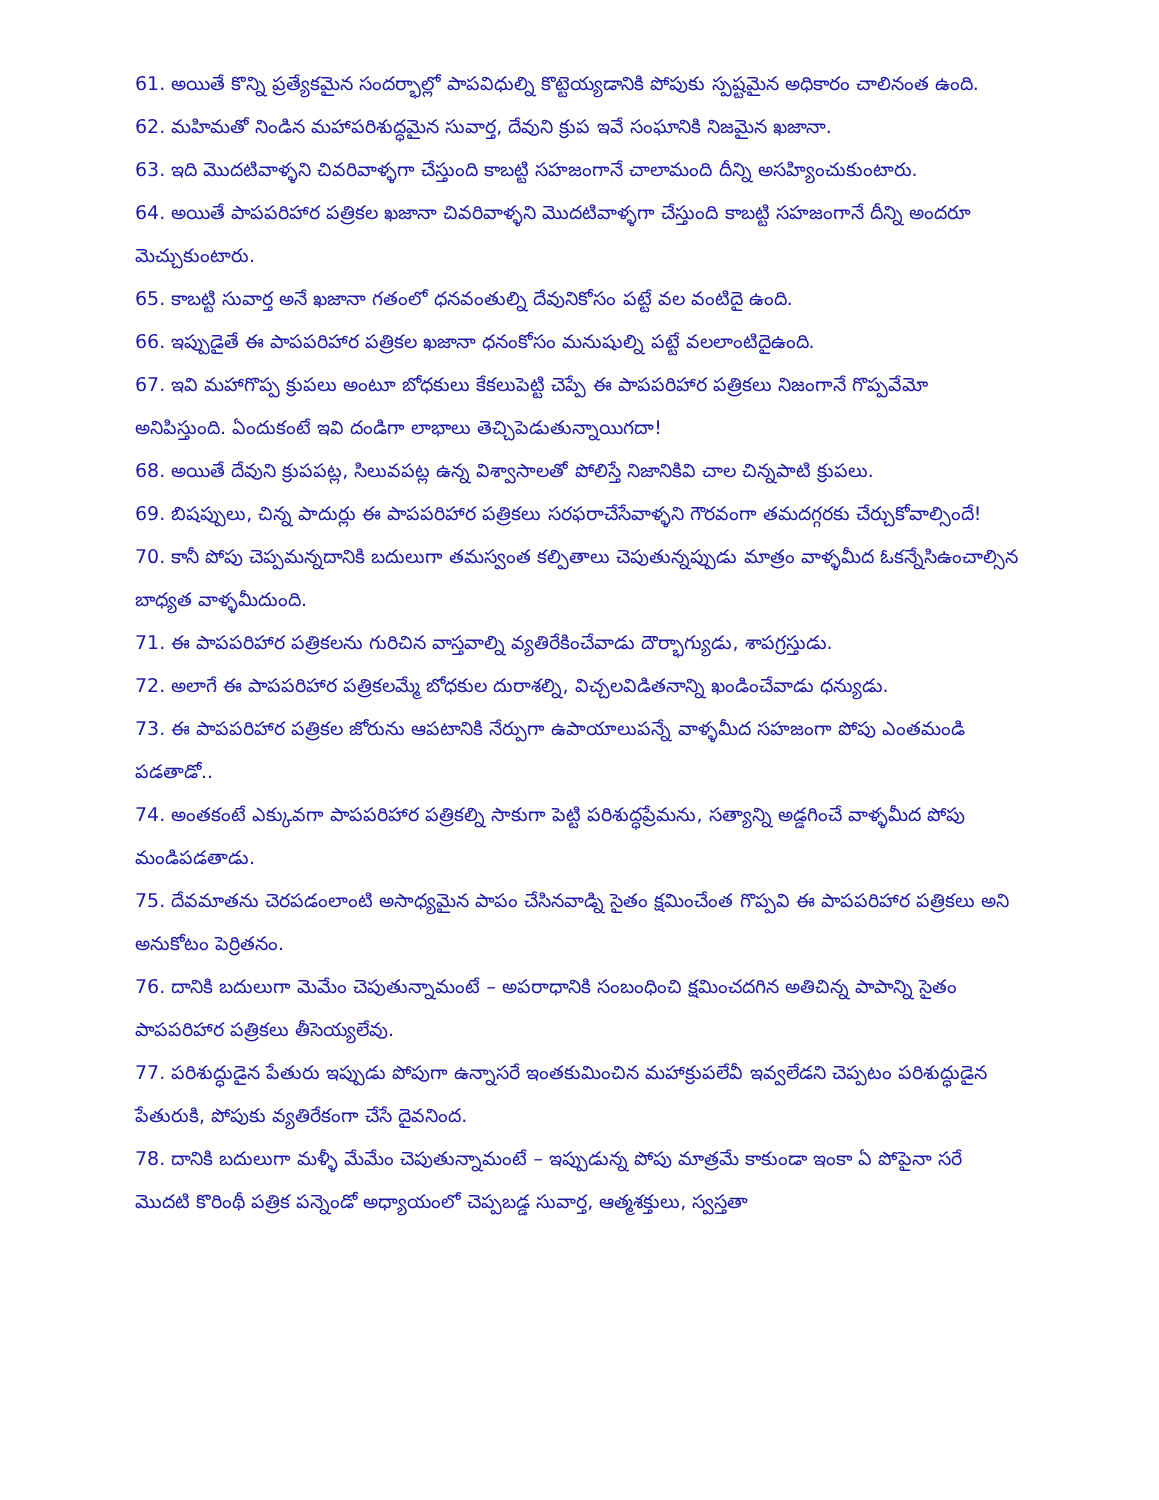61. అయితే కొన్ని ప్రత్యేకమైన సందర్భాల్లో పాపవిధుల్ని కొట్టెయ్యడానికి పోపుకు స్పష్టమైన అధికారం చాలినంత ఉంది.
62. మహిమతో నిండిన మహాపరిశుద్ధమైన సువార్త, దేవుని క్రుప ఇవే సంఘానికి నిజమైన ఖజానా.
63. ఇది మొదటివాళ్ళని చివరివాళ్ళగా చేస్తుంది కాబట్టి సహజంగానే చాలామంది దీన్ని అసహ్యించుకుంటారు.
64. అయితే పాపపరిహార పత్రికల ఖజానా చివరివాళ్ళని మొదటివాళ్ళగా చేస్తుంది కాబట్టి సహజంగానే దీన్ని అందరూ మెచ్చుకుంటారు.
65. కాబట్టి సువార్త అనే ఖజానా గతంలో ధనవంతుల్ని దేవునికోసం పట్టే వల వంటిదై ఉంది.
66. ఇప్పుడైతే ఈ పాపపరిహార పత్రికల ఖజానా ధనంకోసం మనుషుల్ని పట్టే వలలాంటిదైఉంది.
67. ఇవి మహాగొప్ప క్రుపలు అంటూ బోధకులు కేకలుపెట్టి చెప్పే ఈ పాపపరిహార పత్రికలు నిజంగానే గొప్పవేమో అనిపిస్తుంది. ఏందుకంటే ఇవి దండిగా లాభాలు తెచ్చిపెడుతున్నాయిగదా!
68. అయితే దేవుని క్రుపపట్ల, సిలువపట్ల ఉన్న విశ్వాసాలతో పోలిస్తే నిజానికివి చాల చిన్నపాటి క్రుపలు.
69. బిషప్పులు, చిన్న పాదుర్లు ఈ పాపపరిహార పత్రికలు సరఫరాచేసేవాళ్ళని గౌరవంగా తమదగ్గరకు చేర్చుకోవాల్సిందే!
70. కానీ పోపు చెప్పమన్నదానికి బదులుగా తమస్వంత కల్పితాలు చెపుతున్నప్పుడు మాత్రం వాళ్ళమీద ఓకన్నేసిఉంచాల్సిన బాధ్యత వాళ్ళమీదుంది.
71. ఈ పాపపరిహార పత్రికలను గురిచిన వాస్తవాల్ని వ్యతిరేకించేవాడు దౌర్భాగ్యుడు, శాపగ్రస్తుడు.
72. అలాగే ఈ పాపపరిహార పత్రికలమ్మే బోధకుల దురాశల్ని, విచ్చలవిడితనాన్ని ఖండించేవాడు ధన్యుడు.
73. ఈ పాపపరిహార పత్రికల జోరును ఆపటానికి నేర్పుగా ఉపాయాలుపన్నే వాళ్ళమీద సహజంగా పోపు ఎంతమండి పడతాడో..
74. అంతకంటే ఎక్కువగా పాపపరిహార పత్రికల్ని సాకుగా పెట్టి పరిశుద్ధప్రేమను, సత్యాన్ని అడ్డగించే వాళ్ళమీద పోపు మండిపడతాడు.
75. దేవమాతను చెరపడంలాంటి అసాధ్యమైన పాపం చేసినవాడ్ని సైతం క్షమించేంత గొప్పవి ఈ పాపపరిహార పత్రికలు అని అనుకోటం పెర్రితనం.
76. దానికి బదులుగా మెమేం చెపుతున్నామంటే – అపరాధానికి సంబంధించి క్షమించదగిన అతిచిన్న పాపాన్ని సైతం పాపపరిహార పత్రికలు తీసెయ్యలేవు.
77. పరిశుద్ధుడైన పేతురు ఇప్పుడు పోపుగా ఉన్నాసరే ఇంతకుమించిన మహాక్రుపలేవీ ఇవ్వలేడని చెప్పటం పరిశుద్ధుడైన పేతురుకి, పోపుకు వ్యతిరేకంగా చేసే దైవనింద.
78. దానికి బదులుగా మళ్ళీ మేమేం చెపుతున్నామంటే – ఇప్పుడున్న పోపు మాత్రమే కాకుండా ఇంకా ఏ పోపైనా సరే మొదటి కొరింథీ పత్రిక పన్నెండో అధ్యాయంలో చెప్పబడ్డ సువార్త, ఆత్మశక్తులు, స్వస్తతా